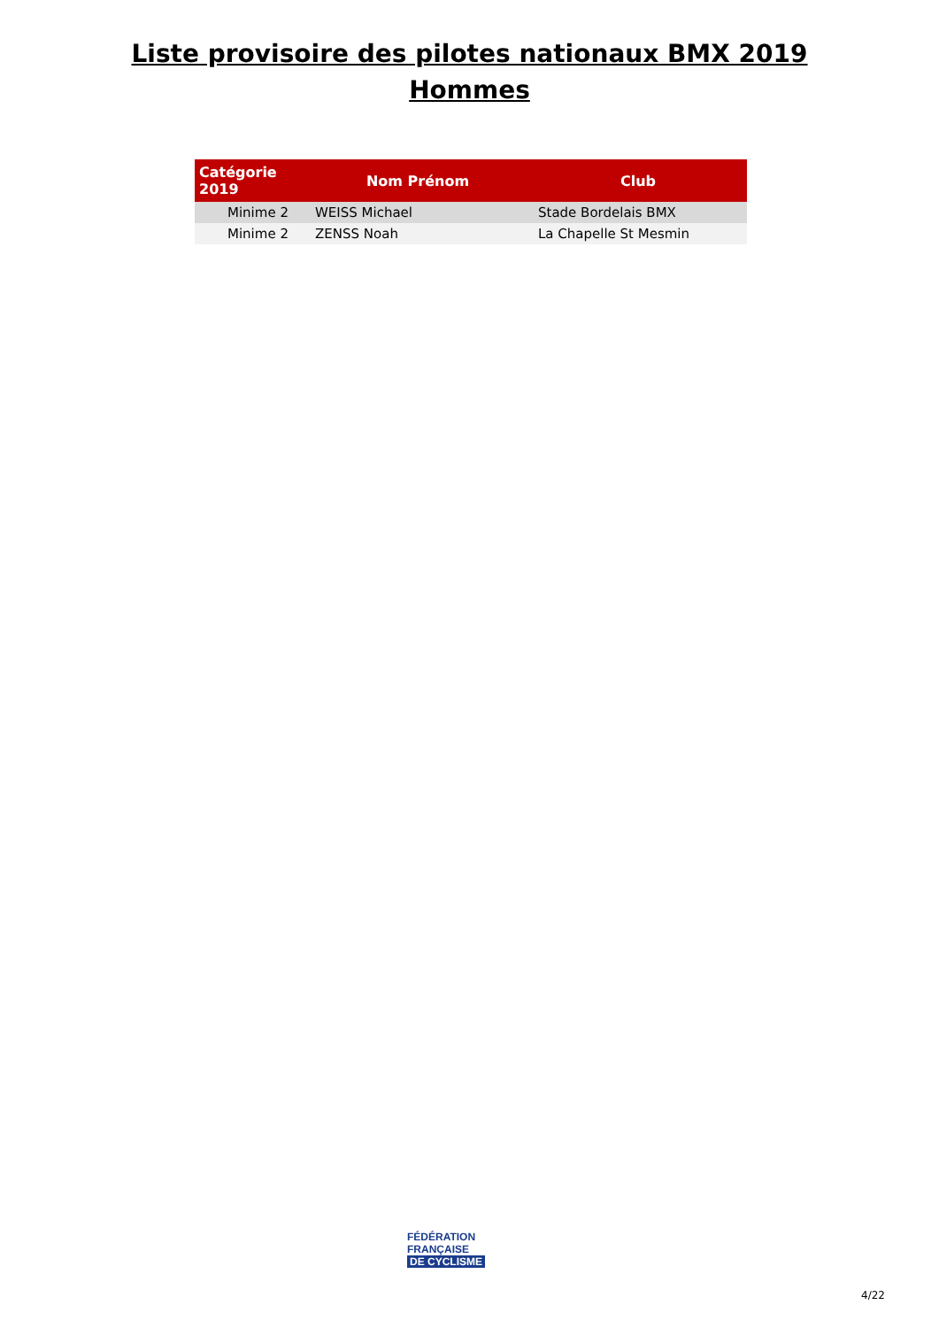Liste provisoire des pilotes nationaux BMX 2019
Hommes
| Catégorie 2019 | Nom Prénom | Club |
| --- | --- | --- |
| Minime 2 | WEISS Michael | Stade Bordelais BMX |
| Minime 2 | ZENSS Noah | La Chapelle St Mesmin |
FÉDÉRATION
FRANÇAISE
DE CYCLISME
4/22